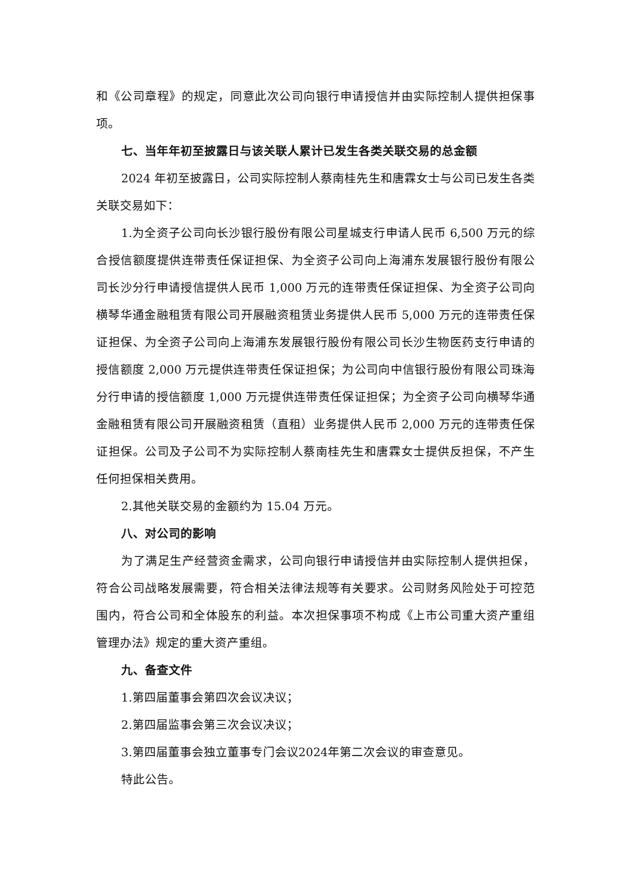和《公司章程》的规定，同意此次公司向银行申请授信并由实际控制人提供担保事项。
七、当年年初至披露日与该关联人累计已发生各类关联交易的总金额
2024 年初至披露日，公司实际控制人蔡南桂先生和唐霖女士与公司已发生各类关联交易如下：
1.为全资子公司向长沙银行股份有限公司星城支行申请人民币 6,500 万元的综合授信额度提供连带责任保证担保、为全资子公司向上海浦东发展银行股份有限公司长沙分行申请授信提供人民币 1,000 万元的连带责任保证担保、为全资子公司向横琴华通金融租赁有限公司开展融资租赁业务提供人民币 5,000 万元的连带责任保证担保、为全资子公司向上海浦东发展银行股份有限公司长沙生物医药支行申请的授信额度 2,000 万元提供连带责任保证担保；为公司向中信银行股份有限公司珠海分行申请的授信额度 1,000 万元提供连带责任保证担保；为全资子公司向横琴华通金融租赁有限公司开展融资租赁（直租）业务提供人民币 2,000 万元的连带责任保证担保。公司及子公司不为实际控制人蔡南桂先生和唐霖女士提供反担保，不产生任何担保相关费用。
2.其他关联交易的金额约为 15.04 万元。
八、对公司的影响
为了满足生产经营资金需求，公司向银行申请授信并由实际控制人提供担保，符合公司战略发展需要，符合相关法律法规等有关要求。公司财务风险处于可控范围内，符合公司和全体股东的利益。本次担保事项不构成《上市公司重大资产重组管理办法》规定的重大资产重组。
九、备查文件
1.第四届董事会第四次会议决议；
2.第四届监事会第三次会议决议；
3.第四届董事会独立董事专门会议2024年第二次会议的审查意见。
特此公告。